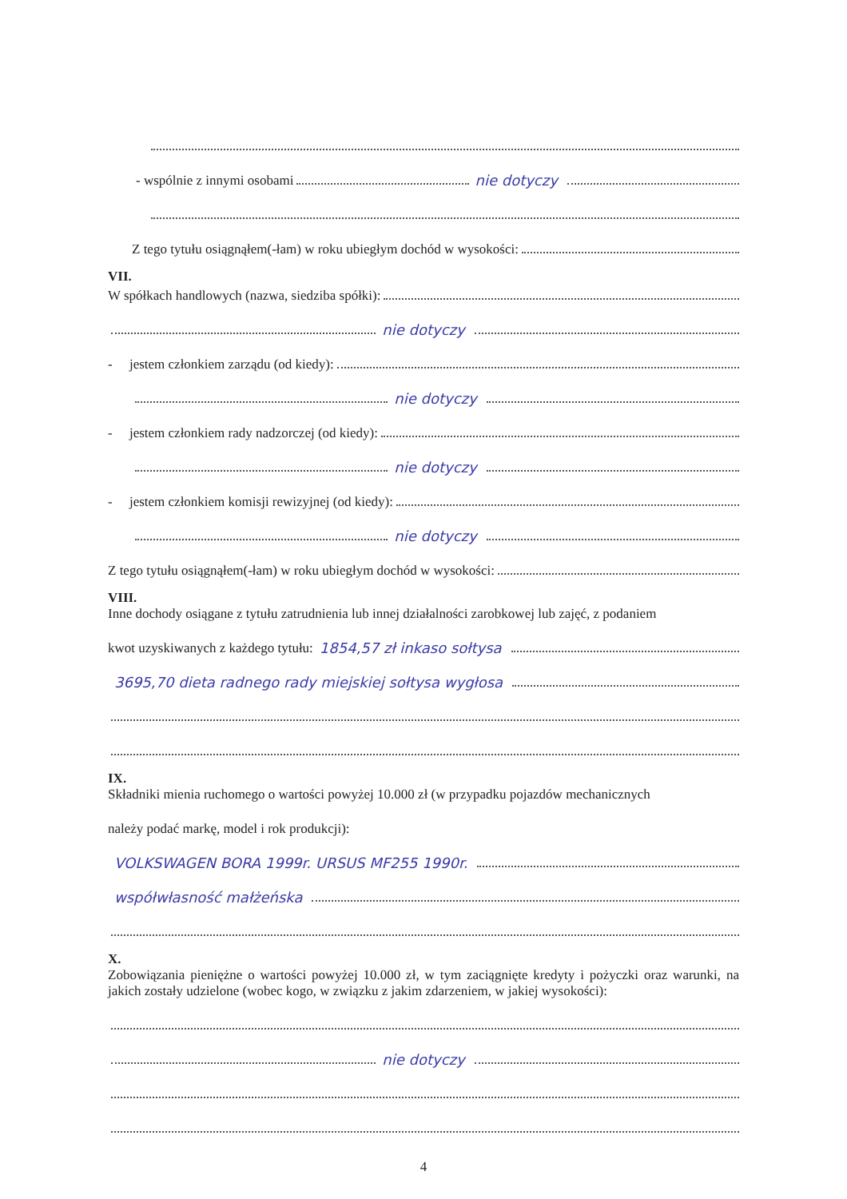- wspólnie z innymi osobami nie dotyczy
Z tego tytułu osiągnąłem(-łam) w roku ubiegłym dochód w wysokości:
VII.
W spółkach handlowych (nazwa, siedziba spółki):
nie dotyczy
- jestem członkiem zarządu (od kiedy):
nie dotyczy
- jestem członkiem rady nadzorczej (od kiedy):
nie dotyczy
- jestem członkiem komisji rewizyjnej (od kiedy):
nie dotyczy
Z tego tytułu osiągnąłem(-łam) w roku ubiegłym dochód w wysokości:
VIII.
Inne dochody osiągane z tytułu zatrudnienia lub innej działalności zarobkowej lub zajęć, z podaniem
kwot uzyskiwanych z każdego tytułu: 1854,57 zł inkaso sołtysa
3695,70 dieta radnego rady miejskiej sołtysa wygłosa
IX.
Składniki mienia ruchomego o wartości powyżej 10.000 zł (w przypadku pojazdów mechanicznych
należy podać markę, model i rok produkcji):
VOLKSWAGEN BORA 1999r. URSUS MF255 1990r.
współwłasność małżeńska
X.
Zobowiązania pieniężne o wartości powyżej 10.000 zł, w tym zaciągnięte kredyty i pożyczki oraz warunki, na jakich zostały udzielone (wobec kogo, w związku z jakim zdarzeniem, w jakiej wysokości):
nie dotyczy
4